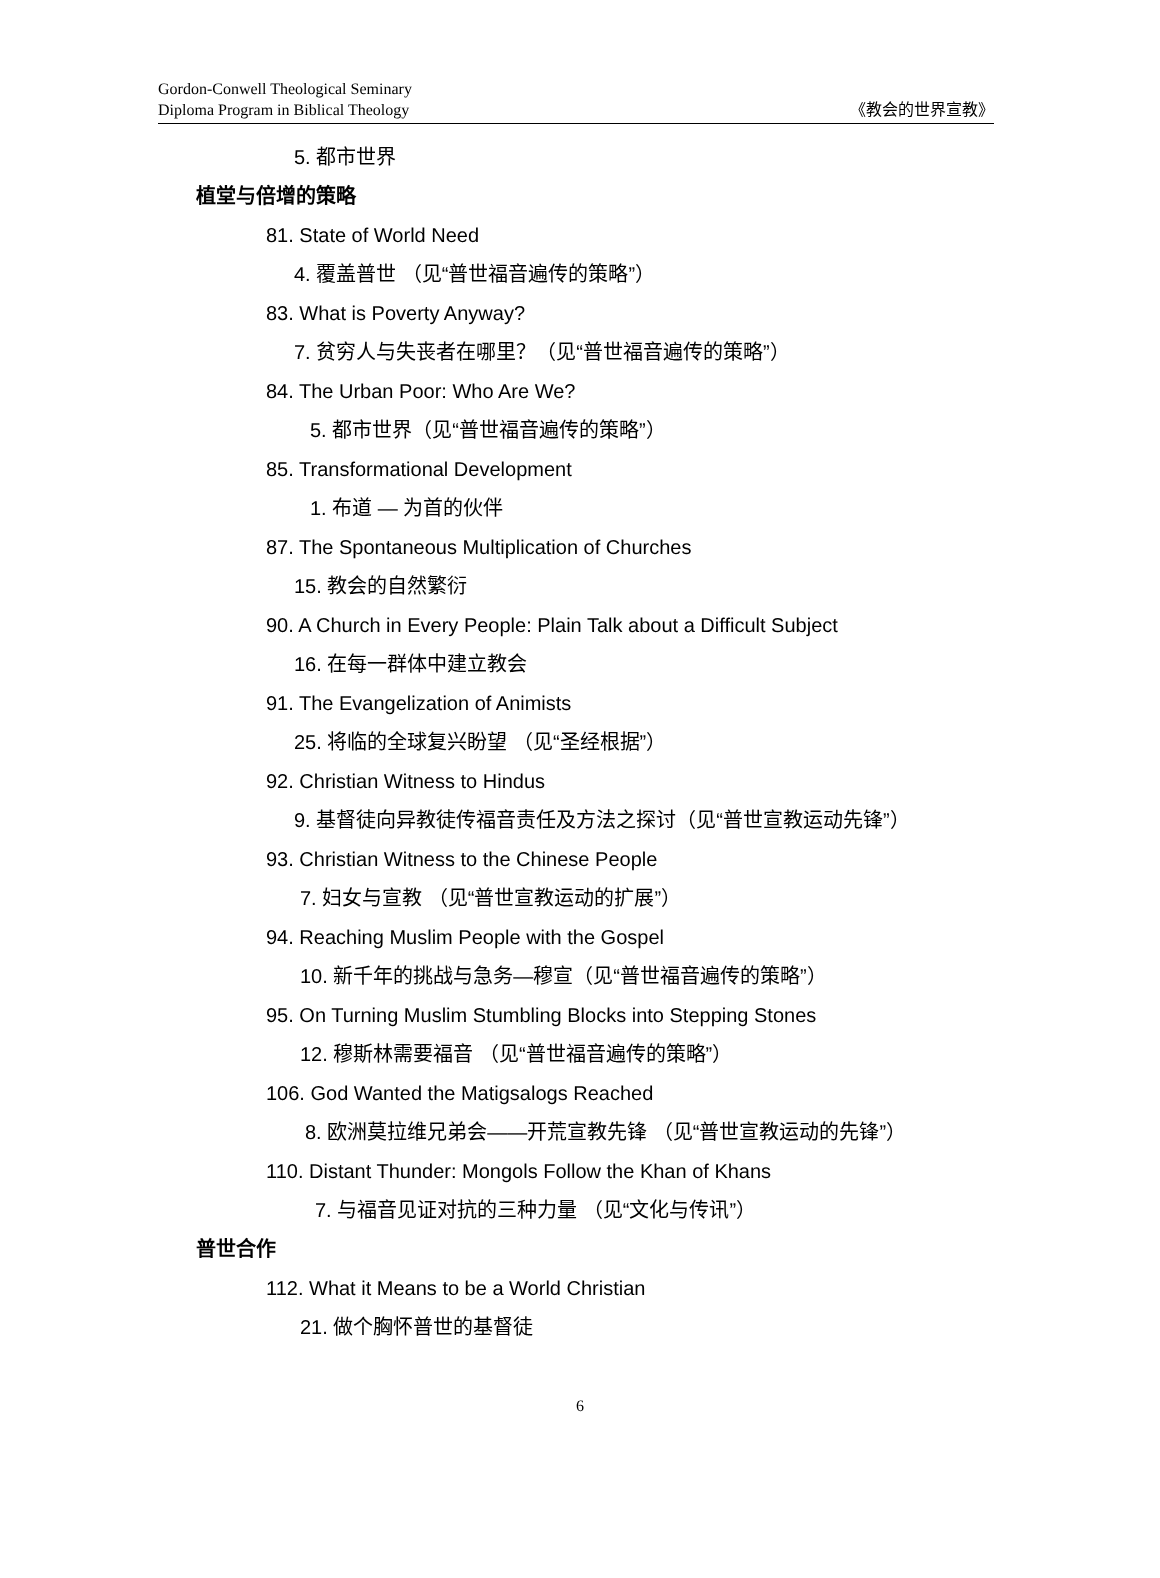Gordon-Conwell Theological Seminary
Diploma Program in Biblical Theology
《教会的世界宣教》
5. 都市世界
植堂与倍增的策略
81. State of World Need
4. 覆盖普世 （见“普世福音遍传的策略”）
83. What is Poverty Anyway?
7. 贫穷人与失丧者在哪里？（见“普世福音遍传的策略”）
84. The Urban Poor: Who Are We?
5. 都市世界（见“普世福音遍传的策略”）
85. Transformational Development
1. 布道 — 为首的伙伴
87. The Spontaneous Multiplication of Churches
15. 教会的自然繁衍
90. A Church in Every People: Plain Talk about a Difficult Subject
16. 在每一群体中建立教会
91. The Evangelization of Animists
25. 将临的全球复兴盼望 （见“圣经根据”）
92. Christian Witness to Hindus
9. 基督徒向异教徒传福音责任及方法之探讨（见“普世宣教运动先锋”）
93. Christian Witness to the Chinese People
7. 妇女与宣教 （见“普世宣教运动的扩展”）
94. Reaching Muslim People with the Gospel
10. 新千年的挑战与急务—穆宣（见“普世福音遍传的策略”）
95. On Turning Muslim Stumbling Blocks into Stepping Stones
12. 穆斯林需要福音 （见“普世福音遍传的策略”）
106. God Wanted the Matigsalogs Reached
8. 欧洲莫拉维兄弟会——开荒宣教先锋 （见“普世宣教运动的先锋”）
110. Distant Thunder: Mongols Follow the Khan of Khans
7. 与福音见证对抗的三种力量 （见“文化与传讯”）
普世合作
112. What it Means to be a World Christian
21. 做个胸怀普世的基督徒
6